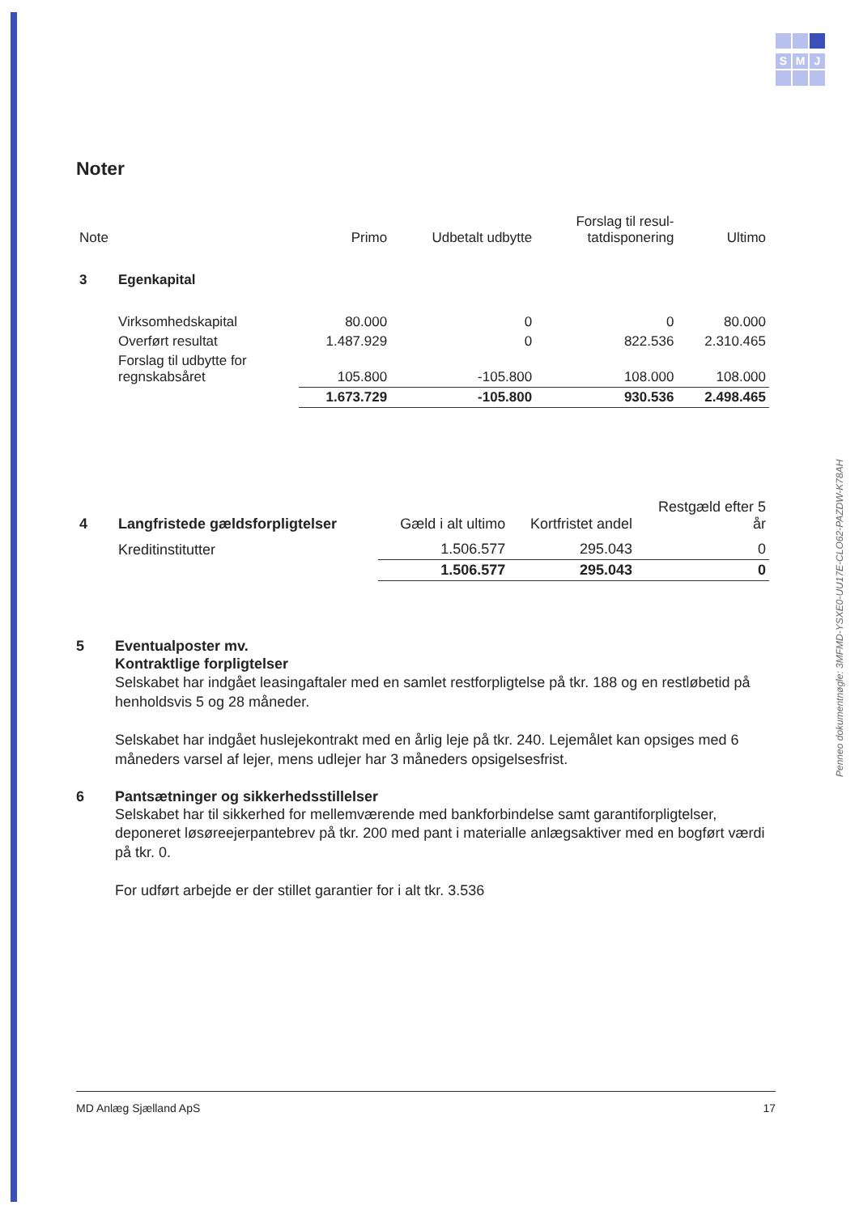S M J
Penneo dokumentnøgle: 3MFMD-YSXE0-UU17E-CLO62-PAZDW-K78AH
Noter
| Note | | Primo | Udbetalt udbytte | Forslag til resul- tatdisponering | Ultimo |
| 3 | Egenkapital | | | | |
| | Virksomhedskapital | 80.000 | 0 | 0 | 80.000 |
| | Overført resultat | 1.487.929 | 0 | 822.536 | 2.310.465 |
| | Forslag til udbytte for regnskabsåret | 105.800 | -105.800 | 108.000 | 108.000 |
| | | 1.673.729 | -105.800 | 930.536 | 2.498.465 |
| 4 | Langfristede gældsforpligtelser | Gæld i alt ultimo | Kortfristet andel | Restgæld efter 5 år |
| | Kreditinstitutter | 1.506.577 | 295.043 | 0 |
| | | 1.506.577 | 295.043 | 0 |
5 Eventualposter mv.
Kontraktlige forpligtelser
Selskabet har indgået leasingaftaler med en samlet restforpligtelse på tkr. 188 og en restløbetid på henholdsvis 5 og 28 måneder.
Selskabet har indgået huslejekontrakt med en årlig leje på tkr. 240. Lejemålet kan opsiges med 6 måneders varsel af lejer, mens udlejer har 3 måneders opsigelsesfrist.
6 Pantsætninger og sikkerhedsstillelser
Selskabet har til sikkerhed for mellemværende med bankforbindelse samt garantiforpligtelser, deponeret løsøreejerpantebrev på tkr. 200 med pant i materialle anlægsaktiver med en bogført værdi på tkr. 0.
For udført arbejde er der stillet garantier for i alt tkr. 3.536
MD Anlæg Sjælland ApS 17